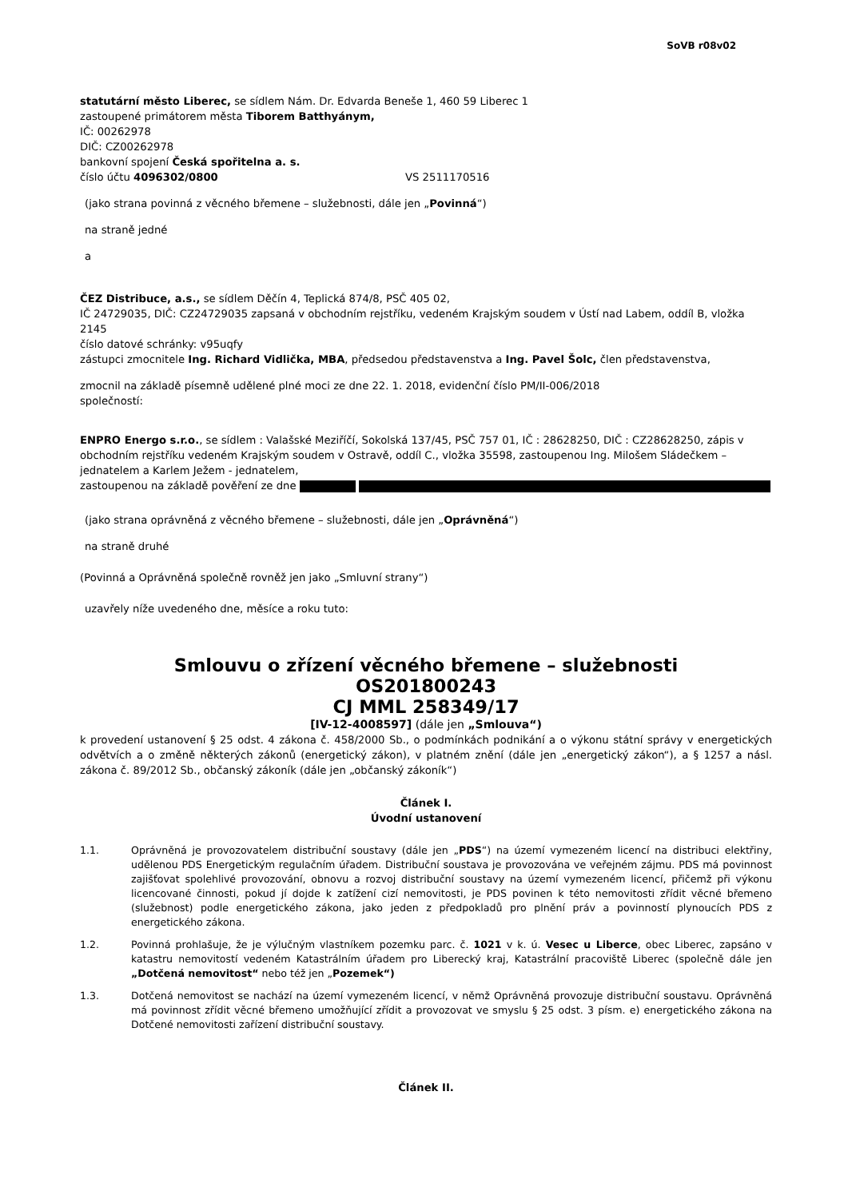SoVB r08v02
statutární město Liberec, se sídlem Nám. Dr. Edvarda Beneše 1, 460 59 Liberec 1
zastoupené primátorem města Tiborem Batthyánym,
IČ: 00262978
DIČ: CZ00262978
bankovní spojení Česká spořitelna a. s.
číslo účtu 4096302/0800 VS 2511170516
(jako strana povinná z věcného břemene – služebnosti, dále jen „Povinná“)
na straně jedné
a
ČEZ Distribuce, a.s., se sídlem Děčín 4, Teplická 874/8, PSČ 405 02,
IČ 24729035, DIČ: CZ24729035 zapsaná v obchodním rejstříku, vedeném Krajským soudem v Ústí nad Labem, oddíl B, vložka 2145
číslo datové schránky: v95uqfy
zástupci zmocnitele Ing. Richard Vidlička, MBA, předsedou představenstva a Ing. Pavel Šolc, člen představenstva,
zmocnil na základě písemně udělené plné moci ze dne 22. 1. 2018, evidenční číslo PM/II-006/2018
společností:
ENPRO Energo s.r.o., se sídlem : Valašské Meziříčí, Sokolská 137/45, PSČ 757 01, IČ : 28628250, DIČ : CZ28628250, zápis v obchodním rejstříku vedeném Krajským soudem v Ostravě, oddíl C., vložka 35598, zastoupenou Ing. Milošem Sládečkem – jednatelem a Karlem Ježem - jednatelem,
zastoupenou na základě pověření ze dne
(jako strana oprávněná z věcného břemene – služebnosti, dále jen „Oprávněná“)
na straně druhé
(Povinná a Oprávněná společně rovněž jen jako „Smluvní strany“)
uzavřely níže uvedeného dne, měsíce a roku tuto:
Smlouvu o zřízení věcného břemene – služebnosti
OS201800243
CJ MML 258349/17
[IV-12-4008597] (dále jen „Smlouva“)
k provedení ustanovení § 25 odst. 4 zákona č. 458/2000 Sb., o podmínkách podnikání a o výkonu státní správy v energetických odvětvích a o změně některých zákonů (energetický zákon), v platném znění (dále jen „energetický zákon“), a § 1257 a násl. zákona č. 89/2012 Sb., občanský zákoník (dále jen „občanský zákoník“)
Článek I.
Úvodní ustanovení
1.1. Oprávněná je provozovatelem distribuční soustavy (dále jen „PDS“) na území vymezeném licencí na distribuci elektřiny, udělenou PDS Energetickým regulačním úřadem. Distribuční soustava je provozována ve veřejném zájmu. PDS má povinnost zajišťovat spolehlivé provozování, obnovu a rozvoj distribuční soustavy na území vymezeném licencí, přičemž při výkonu licencované činnosti, pokud jí dojde k zatížení cizí nemovitosti, je PDS povinen k této nemovitosti zřídit věcné břemeno (služebnost) podle energetického zákona, jako jeden z předpokladů pro plnění práv a povinností plynoucích PDS z energetického zákona.
1.2. Povinná prohlašuje, že je výlučným vlastníkem pozemku parc. č. 1021 v k. ú. Vesec u Liberce, obec Liberec, zapsáno v katastru nemovitostí vedeném Katastrálním úřadem pro Liberecký kraj, Katastrální pracoviště Liberec (společně dále jen „Dotčená nemovitost“ nebo též jen „Pozemek“)
1.3. Dotčená nemovitost se nachází na území vymezeném licencí, v němž Oprávněná provozuje distribuční soustavu. Oprávněná má povinnost zřídit věcné břemeno umožňující zřídit a provozovat ve smyslu § 25 odst. 3 písm. e) energetického zákona na Dotčené nemovitosti zařízení distribuční soustavy.
Článek II.